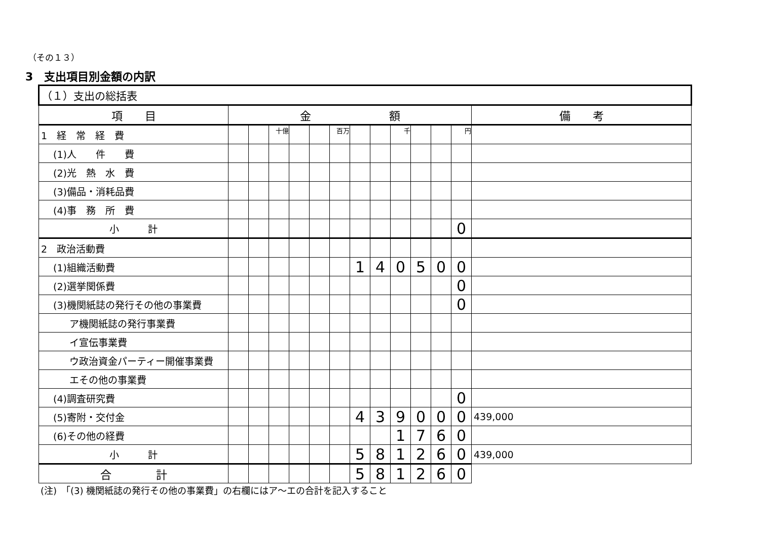（その１３）
3　支出項目別金額の内訳
| （１）支出の総括表 | | | | | | | | | | | | | |
| 項 目 | 金 額 | | | | | | | | | | | | 備 考 |
| 1 経 常 経 費 | | | 十億 | | | 百万 | | | 千 | | | 円 | |
| (1)人 件 費 | | | | | | | | | | | | | |
| (2)光 熱 水 費 | | | | | | | | | | | | | |
| (3)備品・消耗品費 | | | | | | | | | | | | | |
| (4)事 務 所 費 | | | | | | | | | | | | | |
| 小 計 | | | | | | | | | | | | 0 | |
| 2 政治活動費 | | | | | | | | | | | | | |
| (1)組織活動費 | | | | | | | 1 | 4 | 0 | 5 | 0 | 0 | |
| (2)選挙関係費 | | | | | | | | | | | | 0 | |
| (3)機関紙誌の発行その他の事業費 | | | | | | | | | | | | 0 | |
| ア機関紙誌の発行事業費 | | | | | | | | | | | | | |
| イ宣伝事業費 | | | | | | | | | | | | | |
| ウ政治資金パーティー開催事業費 | | | | | | | | | | | | | |
| エその他の事業費 | | | | | | | | | | | | | |
| (4)調査研究費 | | | | | | | | | | | | 0 | |
| (5)寄附・交付金 | | | | | | | 4 | 3 | 9 | 0 | 0 | 0 | 439,000 |
| (6)その他の経費 | | | | | | | | | 1 | 7 | 6 | 0 | |
| 小 計 | | | | | | | 5 | 8 | 1 | 2 | 6 | 0 | 439,000 |
| 合 計 | | | | | | | 5 | 8 | 1 | 2 | 6 | 0 | |
(注)　「(3) 機関紙誌の発行その他の事業費」の右欄にはア～エの合計を記入すること